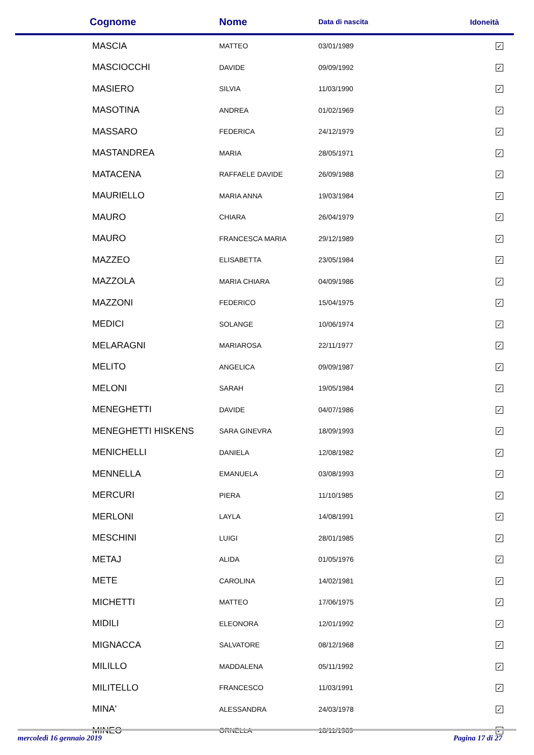| Cognome | Nome | Data di nascita | Idoneità |
| --- | --- | --- | --- |
| MASCIA | MATTEO | 03/01/1989 | ✓ |
| MASCIOCCHI | DAVIDE | 09/09/1992 | ✓ |
| MASIERO | SILVIA | 11/03/1990 | ✓ |
| MASOTINA | ANDREA | 01/02/1969 | ✓ |
| MASSARO | FEDERICA | 24/12/1979 | ✓ |
| MASTANDREA | MARIA | 28/05/1971 | ✓ |
| MATACENA | RAFFAELE DAVIDE | 26/09/1988 | ✓ |
| MAURIELLO | MARIA ANNA | 19/03/1984 | ✓ |
| MAURO | CHIARA | 26/04/1979 | ✓ |
| MAURO | FRANCESCA MARIA | 29/12/1989 | ✓ |
| MAZZEO | ELISABETTA | 23/05/1984 | ✓ |
| MAZZOLA | MARIA CHIARA | 04/09/1986 | ✓ |
| MAZZONI | FEDERICO | 15/04/1975 | ✓ |
| MEDICI | SOLANGE | 10/06/1974 | ✓ |
| MELARAGNI | MARIAROSA | 22/11/1977 | ✓ |
| MELITO | ANGELICA | 09/09/1987 | ✓ |
| MELONI | SARAH | 19/05/1984 | ✓ |
| MENEGHETTI | DAVIDE | 04/07/1986 | ✓ |
| MENEGHETTI HISKENS | SARA GINEVRA | 18/09/1993 | ✓ |
| MENICHELLI | DANIELA | 12/08/1982 | ✓ |
| MENNELLA | EMANUELA | 03/08/1993 | ✓ |
| MERCURI | PIERA | 11/10/1985 | ✓ |
| MERLONI | LAYLA | 14/08/1991 | ✓ |
| MESCHINI | LUIGI | 28/01/1985 | ✓ |
| METAJ | ALIDA | 01/05/1976 | ✓ |
| METE | CAROLINA | 14/02/1981 | ✓ |
| MICHETTI | MATTEO | 17/06/1975 | ✓ |
| MIDILI | ELEONORA | 12/01/1992 | ✓ |
| MIGNACCA | SALVATORE | 08/12/1968 | ✓ |
| MILILLO | MADDALENA | 05/11/1992 | ✓ |
| MILITELLO | FRANCESCO | 11/03/1991 | ✓ |
| MINA' | ALESSANDRA | 24/03/1978 | ✓ |
| MINEO | ORNELLA | 18/11/1989 | ✓ |
mercoledì 16 gennaio 2019 Pagina 17 di 27